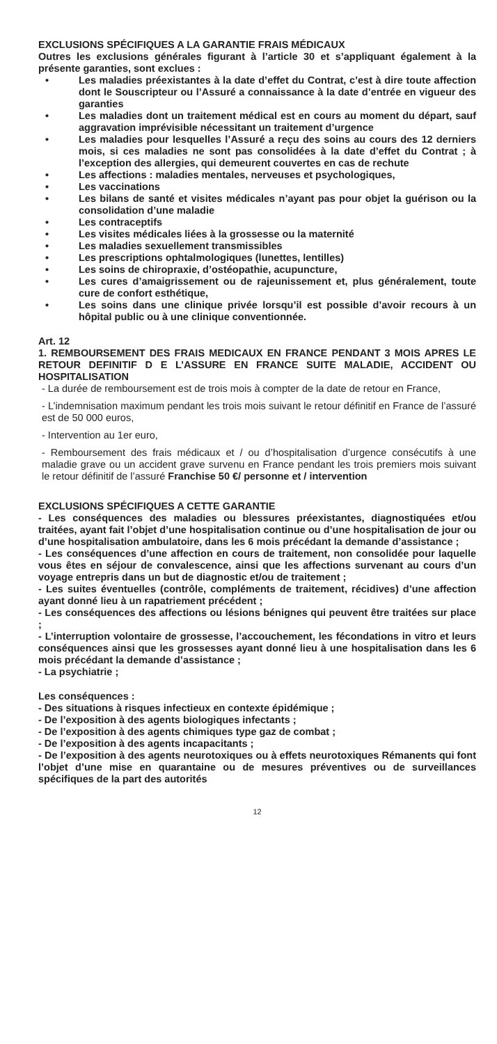EXCLUSIONS SPÉCIFIQUES A LA GARANTIE FRAIS MÉDICAUX
Outres les exclusions générales figurant à l’article 30 et s’appliquant également à la présente garanties, sont exclues :
• Les maladies préexistantes à la date d’effet du Contrat, c’est à dire toute affection dont le Souscripteur ou l’Assuré a connaissance à la date d’entrée en vigueur des garanties
• Les maladies dont un traitement médical est en cours au moment du départ, sauf aggravation imprévisible nécessitant un traitement d’urgence
• Les maladies pour lesquelles l’Assuré a reçu des soins au cours des 12 derniers mois, si ces maladies ne sont pas consolidées à la date d’effet du Contrat ; à l’exception des allergies, qui demeurent couvertes en cas de rechute
• Les affections : maladies mentales, nerveuses et psychologiques,
• Les vaccinations
• Les bilans de santé et visites médicales n’ayant pas pour objet la guérison ou la consolidation d’une maladie
• Les contraceptifs
• Les visites médicales liées à la grossesse ou la maternité
• Les maladies sexuellement transmissibles
• Les prescriptions ophtalmologiques (lunettes, lentilles)
• Les soins de chiropraxie, d’ostéopathie, acupuncture,
• Les cures d’amaigrissement ou de rajeunissement et, plus généralement, toute cure de confort esthétique,
• Les soins dans une clinique privée lorsqu’il est possible d’avoir recours à un hôpital public ou à une clinique conventionnée.
Art. 12
1. REMBOURSEMENT DES FRAIS MEDICAUX EN FRANCE PENDANT 3 MOIS APRES LE RETOUR DEFINITIF D E L’ASSURE EN FRANCE SUITE MALADIE, ACCIDENT OU HOSPITALISATION
- La durée de remboursement est de trois mois à compter de la date de retour en France,
- L’indemnisation maximum pendant les trois mois suivant le retour définitif en France de l’assuré est de 50 000 euros,
- Intervention au 1er euro,
- Remboursement des frais médicaux et / ou d’hospitalisation d’urgence consécutifs à une maladie grave ou un accident grave survenu en France pendant les trois premiers mois suivant le retour définitif de l’assuré Franchise 50 €/ personne et / intervention
EXCLUSIONS SPÉCIFIQUES A CETTE GARANTIE
- Les conséquences des maladies ou blessures préexistantes, diagnostiquées et/ou traitées, ayant fait l’objet d’une hospitalisation continue ou d’une hospitalisation de jour ou d’une hospitalisation ambulatoire, dans les 6 mois précédant la demande d’assistance ;
- Les conséquences d’une affection en cours de traitement, non consolidée pour laquelle vous êtes en séjour de convalescence, ainsi que les affections survenant au cours d’un voyage entrepris dans un but de diagnostic et/ou de traitement ;
- Les suites éventuelles (contrôle, compléments de traitement, récidives) d’une affection ayant donné lieu à un rapatriement précédent ;
- Les conséquences des affections ou lésions bénignes qui peuvent être traitées sur place ;
- L’interruption volontaire de grossesse, l’accouchement, les fécondations in vitro et leurs conséquences ainsi que les grossesses ayant donné lieu à une hospitalisation dans les 6 mois précédant la demande d’assistance ;
- La psychiatrie ;
Les conséquences :
- Des situations à risques infectieux en contexte épidémique ;
- De l’exposition à des agents biologiques infectants ;
- De l’exposition à des agents chimiques type gaz de combat ;
- De l’exposition à des agents incapacitants ;
- De l’exposition à des agents neurotoxiques ou à effets neurotoxiques Rémanents qui font l’objet d’une mise en quarantaine ou de mesures préventives ou de surveillances spécifiques de la part des autorités
12